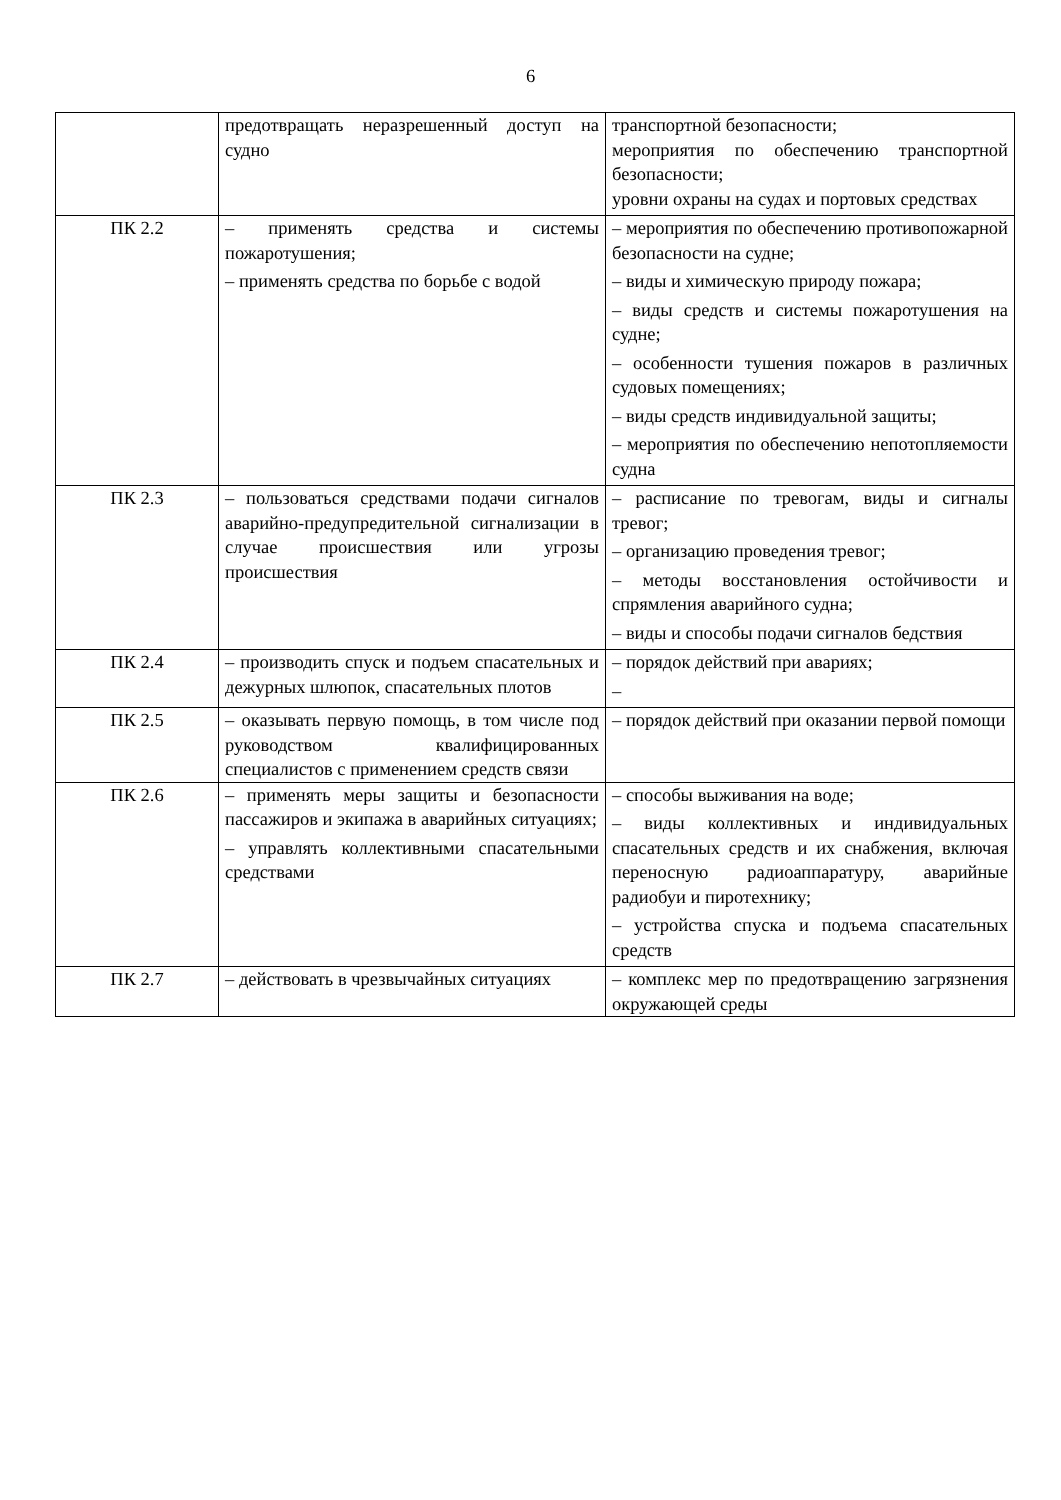6
| | предотвращать неразрешенный доступ на судно | транспортной безопасности; мероприятия по обеспечению транспортной безопасности; уровни охраны на судах и портовых средствах |
| ПК 2.2 | – применять средства и системы пожаротушения; – применять средства по борьбе с водой | – мероприятия по обеспечению противопожарной безопасности на судне; – виды и химическую природу пожара; – виды средств и системы пожаротушения на судне; – особенности тушения пожаров в различных судовых помещениях; – виды средств индивидуальной защиты; – мероприятия по обеспечению непотопляемости судна |
| ПК 2.3 | – пользоваться средствами подачи сигналов аварийно-предупредительной сигнализации в случае происшествия или угрозы происшествия | – расписание по тревогам, виды и сигналы тревог; – организацию проведения тревог; – методы восстановления остойчивости и спрямления аварийного судна; – виды и способы подачи сигналов бедствия |
| ПК 2.4 | – производить спуск и подъем спасательных и дежурных шлюпок, спасательных плотов | – порядок действий при авариях; – |
| ПК 2.5 | – оказывать первую помощь, в том числе под руководством квалифицированных специалистов с применением средств связи | – порядок действий при оказании первой помощи |
| ПК 2.6 | – применять меры защиты и безопасности пассажиров и экипажа в аварийных ситуациях; – управлять коллективными спасательными средствами | – способы выживания на воде; – виды коллективных и индивидуальных спасательных средств и их снабжения, включая переносную радиоаппаратуру, аварийные радиобуи и пиротехнику; – устройства спуска и подъема спасательных средств |
| ПК 2.7 | – действовать в чрезвычайных ситуациях | – комплекс мер по предотвращению загрязнения окружающей среды |